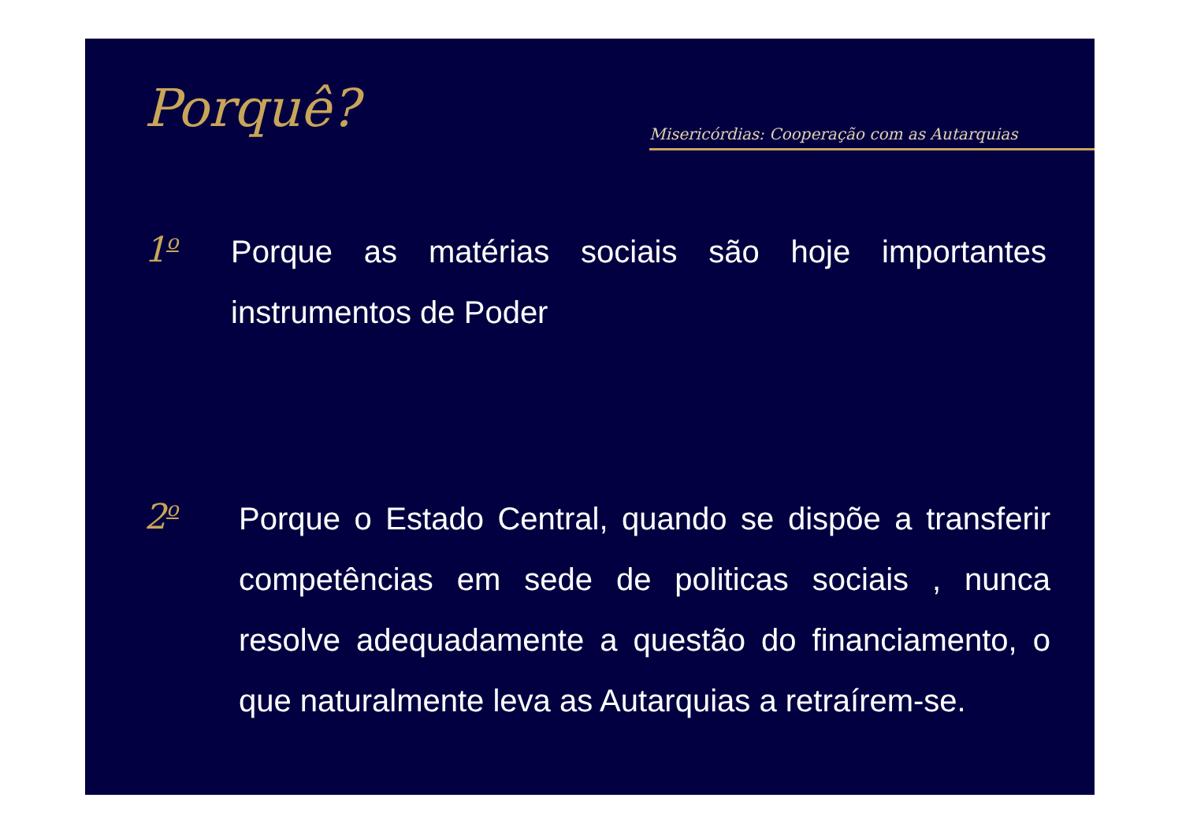Porquê?
Misericórdias: Cooperação com as Autarquias
1<sup>o</sup>
Porque as matérias sociais são hoje importantes instrumentos de Poder
2<sup>o</sup>
Porque o Estado Central, quando se dispõe a transferir competências em sede de politicas sociais , nunca resolve adequadamente a questão do financiamento, o que naturalmente leva as Autarquias a retraírem-se.